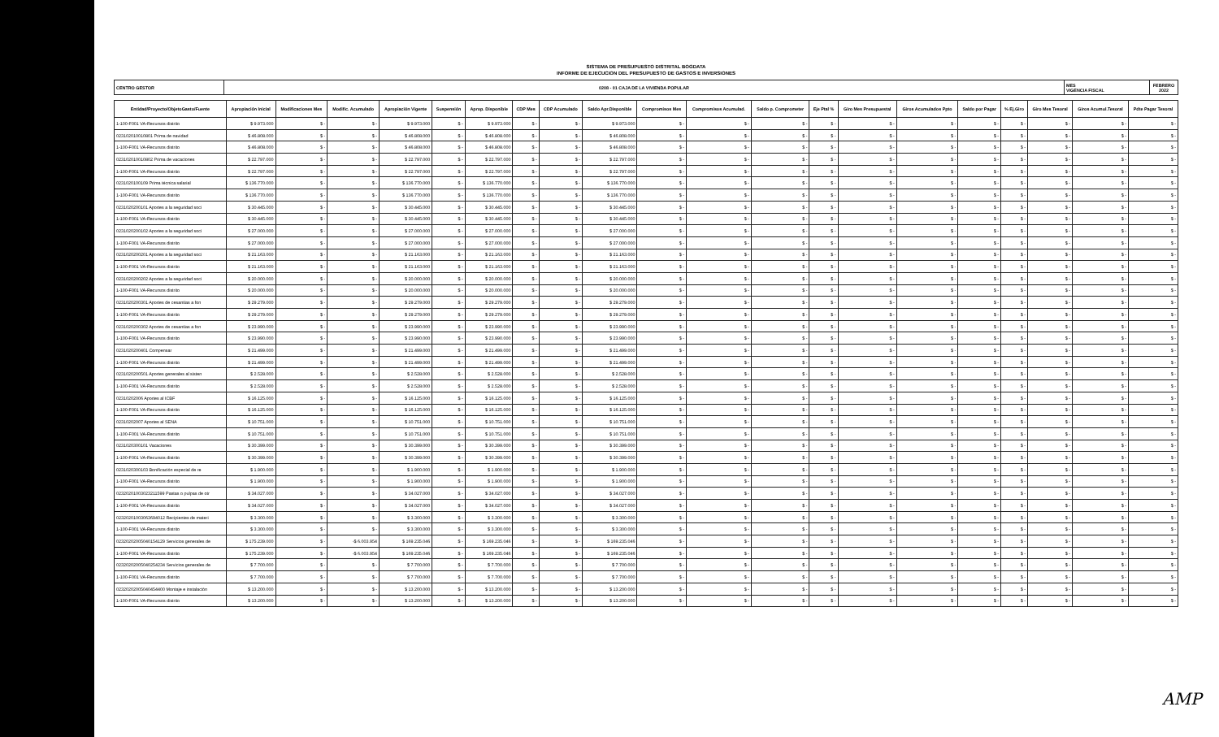SISTEMA DE PRESUPUESTO DISTRITAL BOGDATA
INFORME DE EJECUCION DEL PRESUPUESTO DE GASTOS E INVERSIONES
| CENTRO GESTOR | 0208 - 01 CAJA DE LA VIVIENDA POPULAR | MES VIGENCIA FISCAL | FEBRERO 2022 |
| Entidad/Proyecto/ObjetoGasto/Fuente | Apropiación Inicial | Modificaciones Mes | Modific. Acumulado | Apropiación Vigente | Suspensión | Aprop. Disponible | CDP Mes | CDP Acumulado | Saldo Apr.Disponible | Compromisos Mes | Compromisos Acumulad. | Saldo p. Comprometer | Eje Ptal % | Giro Mes Presupuestal | Giros Acumulados Ppto | Saldo por Pagar | % Ej.Giro | Giro Mes Tesoral | Giros Acumul.Tesoral | Pdte Pagar Tesoral |
| --- | --- | --- | --- | --- | --- | --- | --- | --- | --- | --- | --- | --- | --- | --- | --- | --- | --- | --- | --- | --- |
| 1-100-F001 VA-Recursos distrito | $ 9.973.000 | $ - | $ - | $ 9.973.000 | $ - | $ 9.973.000 | $ - | $ - | $ 9.973.000 | $ - | $ - | $ - | $ - | $ - | $ - | $ - | $ - | $ - | $ - | $ - |
| 023102010010801 Prima de navidad | $ 46.808.000 | $ - | $ - | $ 46.808.000 | $ - | $ 46.808.000 | $ - | $ - | $ 46.808.000 | $ - | $ - | $ - | $ - | $ - | $ - | $ - | $ - | $ - | $ - | $ - |
| 1-100-F001 VA-Recursos distrito | $ 46.808.000 | $ - | $ - | $ 46.808.000 | $ - | $ 46.808.000 | $ - | $ - | $ 46.808.000 | $ - | $ - | $ - | $ - | $ - | $ - | $ - | $ - | $ - | $ - | $ - |
| 023102010010802 Prima de vacaciones | $ 22.797.000 | $ - | $ - | $ 22.797.000 | $ - | $ 22.797.000 | $ - | $ - | $ 22.797.000 | $ - | $ - | $ - | $ - | $ - | $ - | $ - | $ - | $ - | $ - | $ - |
| 1-100-F001 VA-Recursos distrito | $ 22.797.000 | $ - | $ - | $ 22.797.000 | $ - | $ 22.797.000 | $ - | $ - | $ 22.797.000 | $ - | $ - | $ - | $ - | $ - | $ - | $ - | $ - | $ - | $ - | $ - |
| 0231020100109 Prima técnica salarial | $ 136.770.000 | $ - | $ - | $ 136.770.000 | $ - | $ 136.770.000 | $ - | $ - | $ 136.770.000 | $ - | $ - | $ - | $ - | $ - | $ - | $ - | $ - | $ - | $ - | $ - |
| 1-100-F001 VA-Recursos distrito | $ 136.770.000 | $ - | $ - | $ 136.770.000 | $ - | $ 136.770.000 | $ - | $ - | $ 136.770.000 | $ - | $ - | $ - | $ - | $ - | $ - | $ - | $ - | $ - | $ - | $ - |
| 0231020200101 Aportes a la seguridad soci | $ 30.445.000 | $ - | $ - | $ 30.445.000 | $ - | $ 30.445.000 | $ - | $ - | $ 30.445.000 | $ - | $ - | $ - | $ - | $ - | $ - | $ - | $ - | $ - | $ - | $ - |
| 1-100-F001 VA-Recursos distrito | $ 30.445.000 | $ - | $ - | $ 30.445.000 | $ - | $ 30.445.000 | $ - | $ - | $ 30.445.000 | $ - | $ - | $ - | $ - | $ - | $ - | $ - | $ - | $ - | $ - | $ - |
| 0231020200102 Aportes a la seguridad soci | $ 27.000.000 | $ - | $ - | $ 27.000.000 | $ - | $ 27.000.000 | $ - | $ - | $ 27.000.000 | $ - | $ - | $ - | $ - | $ - | $ - | $ - | $ - | $ - | $ - | $ - |
| 1-100-F001 VA-Recursos distrito | $ 27.000.000 | $ - | $ - | $ 27.000.000 | $ - | $ 27.000.000 | $ - | $ - | $ 27.000.000 | $ - | $ - | $ - | $ - | $ - | $ - | $ - | $ - | $ - | $ - | $ - |
| 0231020200201 Aportes a la seguridad soci | $ 21.163.000 | $ - | $ - | $ 21.163.000 | $ - | $ 21.163.000 | $ - | $ - | $ 21.163.000 | $ - | $ - | $ - | $ - | $ - | $ - | $ - | $ - | $ - | $ - | $ - |
| 1-100-F001 VA-Recursos distrito | $ 21.163.000 | $ - | $ - | $ 21.163.000 | $ - | $ 21.163.000 | $ - | $ - | $ 21.163.000 | $ - | $ - | $ - | $ - | $ - | $ - | $ - | $ - | $ - | $ - | $ - |
| 0231020200202 Aportes a la seguridad soci | $ 20.000.000 | $ - | $ - | $ 20.000.000 | $ - | $ 20.000.000 | $ - | $ - | $ 20.000.000 | $ - | $ - | $ - | $ - | $ - | $ - | $ - | $ - | $ - | $ - | $ - |
| 1-100-F001 VA-Recursos distrito | $ 20.000.000 | $ - | $ - | $ 20.000.000 | $ - | $ 20.000.000 | $ - | $ - | $ 20.000.000 | $ - | $ - | $ - | $ - | $ - | $ - | $ - | $ - | $ - | $ - | $ - |
| 0231020200301 Aportes de cesantías a fon | $ 29.279.000 | $ - | $ - | $ 29.279.000 | $ - | $ 29.279.000 | $ - | $ - | $ 29.279.000 | $ - | $ - | $ - | $ - | $ - | $ - | $ - | $ - | $ - | $ - | $ - |
| 1-100-F001 VA-Recursos distrito | $ 29.279.000 | $ - | $ - | $ 29.279.000 | $ - | $ 29.279.000 | $ - | $ - | $ 29.279.000 | $ - | $ - | $ - | $ - | $ - | $ - | $ - | $ - | $ - | $ - | $ - |
| 0231020200302 Aportes de cesantías a fon | $ 23.990.000 | $ - | $ - | $ 23.990.000 | $ - | $ 23.990.000 | $ - | $ - | $ 23.990.000 | $ - | $ - | $ - | $ - | $ - | $ - | $ - | $ - | $ - | $ - | $ - |
| 1-100-F001 VA-Recursos distrito | $ 23.990.000 | $ - | $ - | $ 23.990.000 | $ - | $ 23.990.000 | $ - | $ - | $ 23.990.000 | $ - | $ - | $ - | $ - | $ - | $ - | $ - | $ - | $ - | $ - | $ - |
| 0231020200401 Compensar | $ 21.499.000 | $ - | $ - | $ 21.499.000 | $ - | $ 21.499.000 | $ - | $ - | $ 21.499.000 | $ - | $ - | $ - | $ - | $ - | $ - | $ - | $ - | $ - | $ - | $ - |
| 1-100-F001 VA-Recursos distrito | $ 21.499.000 | $ - | $ - | $ 21.499.000 | $ - | $ 21.499.000 | $ - | $ - | $ 21.499.000 | $ - | $ - | $ - | $ - | $ - | $ - | $ - | $ - | $ - | $ - | $ - |
| 0231020200501 Aportes generales al sisten | $ 2.528.000 | $ - | $ - | $ 2.528.000 | $ - | $ 2.528.000 | $ - | $ - | $ 2.528.000 | $ - | $ - | $ - | $ - | $ - | $ - | $ - | $ - | $ - | $ - | $ - |
| 1-100-F001 VA-Recursos distrito | $ 2.528.000 | $ - | $ - | $ 2.528.000 | $ - | $ 2.528.000 | $ - | $ - | $ 2.528.000 | $ - | $ - | $ - | $ - | $ - | $ - | $ - | $ - | $ - | $ - | $ - |
| 02310202006 Aportes al ICBF | $ 16.125.000 | $ - | $ - | $ 16.125.000 | $ - | $ 16.125.000 | $ - | $ - | $ 16.125.000 | $ - | $ - | $ - | $ - | $ - | $ - | $ - | $ - | $ - | $ - | $ - |
| 1-100-F001 VA-Recursos distrito | $ 16.125.000 | $ - | $ - | $ 16.125.000 | $ - | $ 16.125.000 | $ - | $ - | $ 16.125.000 | $ - | $ - | $ - | $ - | $ - | $ - | $ - | $ - | $ - | $ - | $ - |
| 02310202007 Aportes al SENA | $ 10.751.000 | $ - | $ - | $ 10.751.000 | $ - | $ 10.751.000 | $ - | $ - | $ 10.751.000 | $ - | $ - | $ - | $ - | $ - | $ - | $ - | $ - | $ - | $ - | $ - |
| 1-100-F001 VA-Recursos distrito | $ 10.751.000 | $ - | $ - | $ 10.751.000 | $ - | $ 10.751.000 | $ - | $ - | $ 10.751.000 | $ - | $ - | $ - | $ - | $ - | $ - | $ - | $ - | $ - | $ - | $ - |
| 0231020300101 Vacaciones | $ 30.399.000 | $ - | $ - | $ 30.399.000 | $ - | $ 30.399.000 | $ - | $ - | $ 30.399.000 | $ - | $ - | $ - | $ - | $ - | $ - | $ - | $ - | $ - | $ - | $ - |
| 1-100-F001 VA-Recursos distrito | $ 30.399.000 | $ - | $ - | $ 30.399.000 | $ - | $ 30.399.000 | $ - | $ - | $ 30.399.000 | $ - | $ - | $ - | $ - | $ - | $ - | $ - | $ - | $ - | $ - | $ - |
| 0231020300103 Bonificación especial de re | $ 1.900.000 | $ - | $ - | $ 1.900.000 | $ - | $ 1.900.000 | $ - | $ - | $ 1.900.000 | $ - | $ - | $ - | $ - | $ - | $ - | $ - | $ - | $ - | $ - | $ - |
| 1-100-F001 VA-Recursos distrito | $ 1.900.000 | $ - | $ - | $ 1.900.000 | $ - | $ 1.900.000 | $ - | $ - | $ 1.900.000 | $ - | $ - | $ - | $ - | $ - | $ - | $ - | $ - | $ - | $ - | $ - |
| 02320201003023211599 Pastas o pulpas de otr | $ 34.027.000 | $ - | $ - | $ 34.027.000 | $ - | $ 34.027.000 | $ - | $ - | $ 34.027.000 | $ - | $ - | $ - | $ - | $ - | $ - | $ - | $ - | $ - | $ - | $ - |
| 1-100-F001 VA-Recursos distrito | $ 34.027.000 | $ - | $ - | $ 34.027.000 | $ - | $ 34.027.000 | $ - | $ - | $ 34.027.000 | $ - | $ - | $ - | $ - | $ - | $ - | $ - | $ - | $ - | $ - | $ - |
| 02320201003063694012 Recipientes de materi | $ 3.300.000 | $ - | $ - | $ 3.300.000 | $ - | $ 3.300.000 | $ - | $ - | $ 3.300.000 | $ - | $ - | $ - | $ - | $ - | $ - | $ - | $ - | $ - | $ - | $ - |
| 1-100-F001 VA-Recursos distrito | $ 3.300.000 | $ - | $ - | $ 3.300.000 | $ - | $ 3.300.000 | $ - | $ - | $ 3.300.000 | $ - | $ - | $ - | $ - | $ - | $ - | $ - | $ - | $ - | $ - | $ - |
| 02320202005040154129 Servicios generales de | $ 175.239.000 | $ - | -$ 6.003.954 | $ 169.235.046 | $ - | $ 169.235.046 | $ - | $ - | $ 169.235.046 | $ - | $ - | $ - | $ - | $ - | $ - | $ - | $ - | $ - | $ - | $ - |
| 1-100-F001 VA-Recursos distrito | $ 175.239.000 | $ - | -$ 6.003.954 | $ 169.235.046 | $ - | $ 169.235.046 | $ - | $ - | $ 169.235.046 | $ - | $ - | $ - | $ - | $ - | $ - | $ - | $ - | $ - | $ - | $ - |
| 02320202005040254234 Servicios generales de | $ 7.700.000 | $ - | $ - | $ 7.700.000 | $ - | $ 7.700.000 | $ - | $ - | $ 7.700.000 | $ - | $ - | $ - | $ - | $ - | $ - | $ - | $ - | $ - | $ - | $ - |
| 1-100-F001 VA-Recursos distrito | $ 7.700.000 | $ - | $ - | $ 7.700.000 | $ - | $ 7.700.000 | $ - | $ - | $ 7.700.000 | $ - | $ - | $ - | $ - | $ - | $ - | $ - | $ - | $ - | $ - | $ - |
| 02320202005040454400 Montaje e instalación | $ 13.200.000 | $ - | $ - | $ 13.200.000 | $ - | $ 13.200.000 | $ - | $ - | $ 13.200.000 | $ - | $ - | $ - | $ - | $ - | $ - | $ - | $ - | $ - | $ - | $ - |
| 1-100-F001 VA-Recursos distrito | $ 13.200.000 | $ - | $ - | $ 13.200.000 | $ - | $ 13.200.000 | $ - | $ - | $ 13.200.000 | $ - | $ - | $ - | $ - | $ - | $ - | $ - | $ - | $ - | $ - | $ - |
AMP